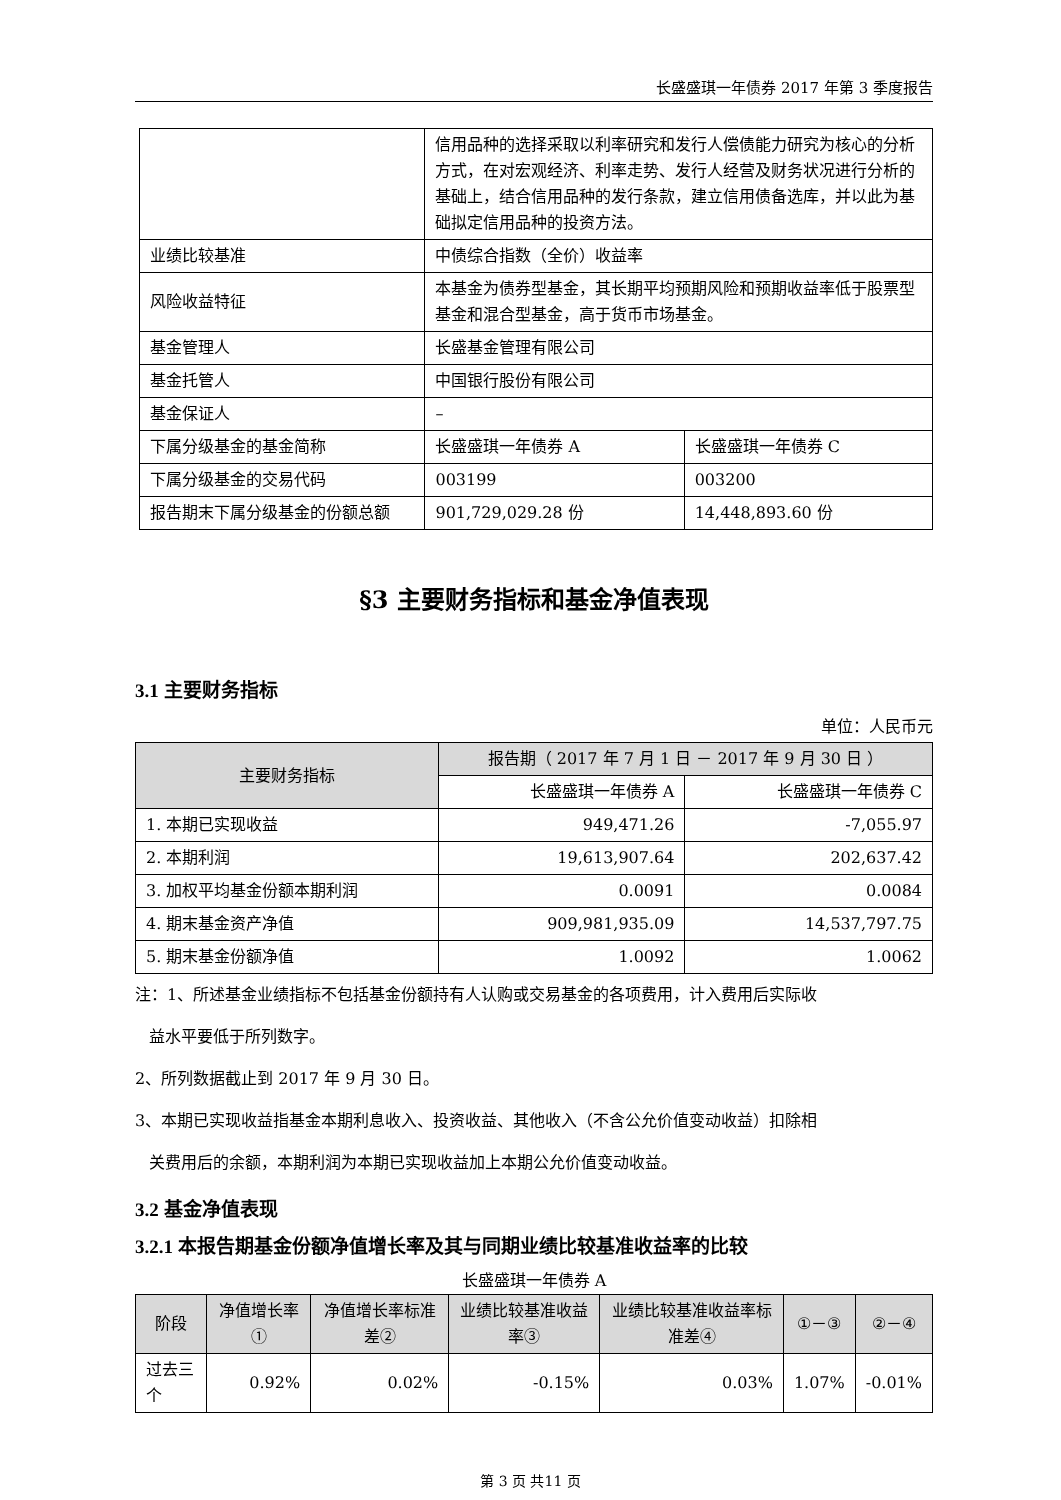长盛盛琪一年债券 2017 年第 3 季度报告
| | 信用品种的选择采取以利率研究和发行人偿债能力研究为核心的分析方式，在对宏观经济、利率走势、发行人经营及财务状况进行分析的基础上，结合信用品种的发行条款，建立信用债备选库，并以此为基础拟定信用品种的投资方法。 | |
| 业绩比较基准 | 中债综合指数（全价）收益率 | |
| 风险收益特征 | 本基金为债券型基金，其长期平均预期风险和预期收益率低于股票型基金和混合型基金，高于货币市场基金。 | |
| 基金管理人 | 长盛基金管理有限公司 | |
| 基金托管人 | 中国银行股份有限公司 | |
| 基金保证人 | – | |
| 下属分级基金的基金简称 | 长盛盛琪一年债券 A | 长盛盛琪一年债券 C |
| 下属分级基金的交易代码 | 003199 | 003200 |
| 报告期末下属分级基金的份额总额 | 901,729,029.28 份 | 14,448,893.60 份 |
§3 主要财务指标和基金净值表现
3.1 主要财务指标
单位：人民币元
| 主要财务指标 | 报告期（ 2017 年 7 月 1 日 － 2017 年 9 月 30 日 ） | |
| --- | --- | --- |
| | 长盛盛琪一年债券 A | 长盛盛琪一年债券 C |
| 1. 本期已实现收益 | 949,471.26 | -7,055.97 |
| 2. 本期利润 | 19,613,907.64 | 202,637.42 |
| 3. 加权平均基金份额本期利润 | 0.0091 | 0.0084 |
| 4. 期末基金资产净值 | 909,981,935.09 | 14,537,797.75 |
| 5. 期末基金份额净值 | 1.0092 | 1.0062 |
注：1、所述基金业绩指标不包括基金份额持有人认购或交易基金的各项费用，计入费用后实际收
益水平要低于所列数字。
2、所列数据截止到 2017 年 9 月 30 日。
3、本期已实现收益指基金本期利息收入、投资收益、其他收入（不含公允价值变动收益）扣除相
关费用后的余额，本期利润为本期已实现收益加上本期公允价值变动收益。
3.2 基金净值表现
3.2.1 本报告期基金份额净值增长率及其与同期业绩比较基准收益率的比较
长盛盛琪一年债券 A
| 阶段 | 净值增长率① | 净值增长率标准差② | 业绩比较基准收益率③ | 业绩比较基准收益率标准差④ | ①－③ | ②－④ |
| --- | --- | --- | --- | --- | --- | --- |
| 过去三个 | 0.92% | 0.02% | -0.15% | 0.03% | 1.07% | -0.01% |
第 3 页 共11 页